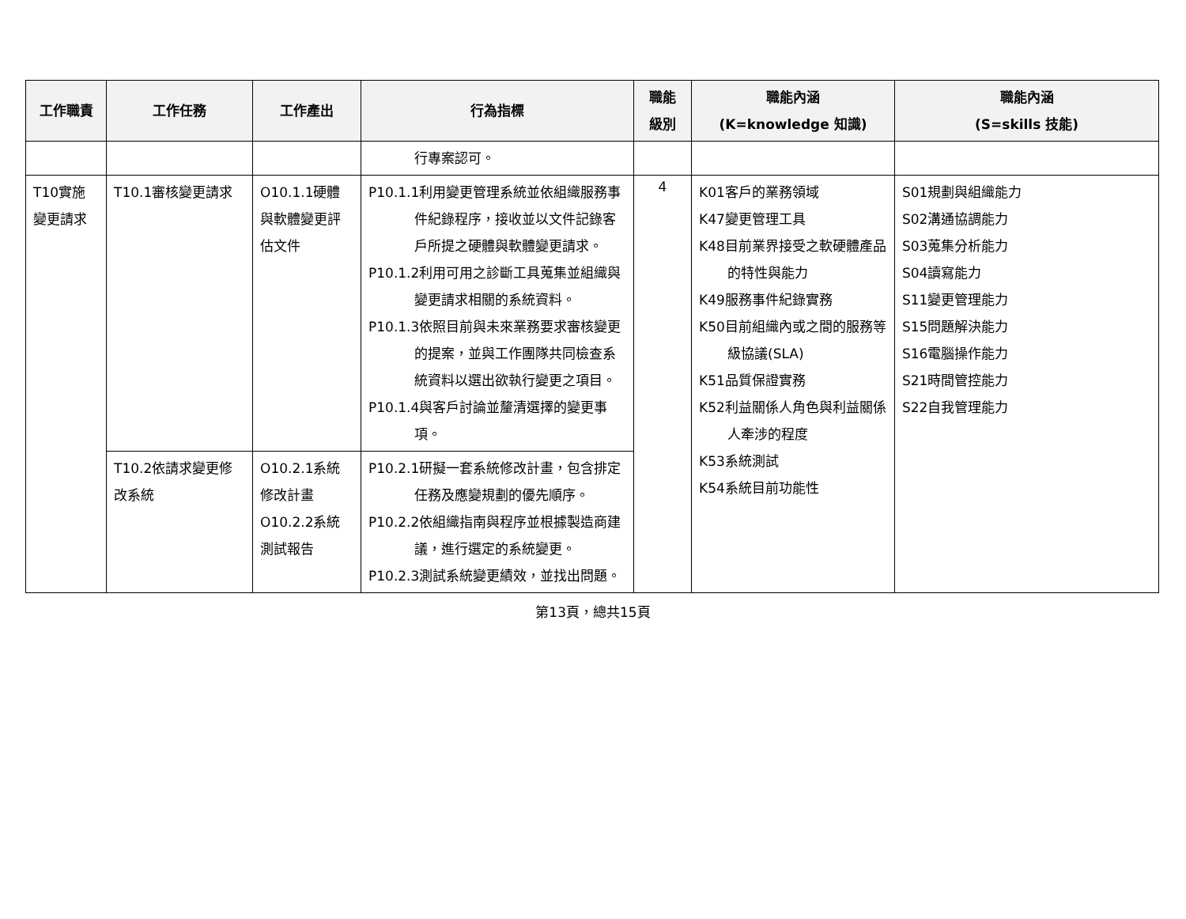| 工作職責 | 工作任務 | 工作產出 | 行為指標 | 職能 級別 | 職能內涵 (K=knowledge 知識) | 職能內涵 (S=skills 技能) |
| --- | --- | --- | --- | --- | --- | --- |
| | | | 行專案認可。 | | | |
| T10實施變更請求 | T10.1審核變更請求 | O10.1.1硬體與軟體變更評估文件 | P10.1.1利用變更管理系統並依組織服務事件紀錄程序，接收並以文件記錄客戶所提之硬體與軟體變更請求。 P10.1.2利用可用之診斷工具蒐集並組織與變更請求相關的系統資料。 P10.1.3依照目前與未來業務要求審核變更的提案，並與工作團隊共同檢查系統資料以選出欲執行變更之項目。 P10.1.4與客戶討論並釐清選擇的變更事項。 | 4 | K01客戶的業務領域 K47變更管理工具 K48目前業界接受之軟硬體產品的特性與能力 K49服務事件紀錄實務 K50目前組織內或之間的服務等級協議(SLA) K51品質保證實務 K52利益關係人角色與利益關係人牽涉的程度 K53系統測試 K54系統目前功能性 | S01規劃與組織能力 S02溝通協調能力 S03蒐集分析能力 S04讀寫能力 S11變更管理能力 S15問題解決能力 S16電腦操作能力 S21時間管控能力 S22自我管理能力 |
| | T10.2依請求變更修改系統 | O10.2.1系統修改計畫 O10.2.2系統測試報告 | P10.2.1研擬一套系統修改計畫，包含排定任務及應變規劃的優先順序。 P10.2.2依組織指南與程序並根據製造商建議，進行選定的系統變更。 P10.2.3測試系統變更績效，並找出問題。 | | | |
第13頁，總共15頁